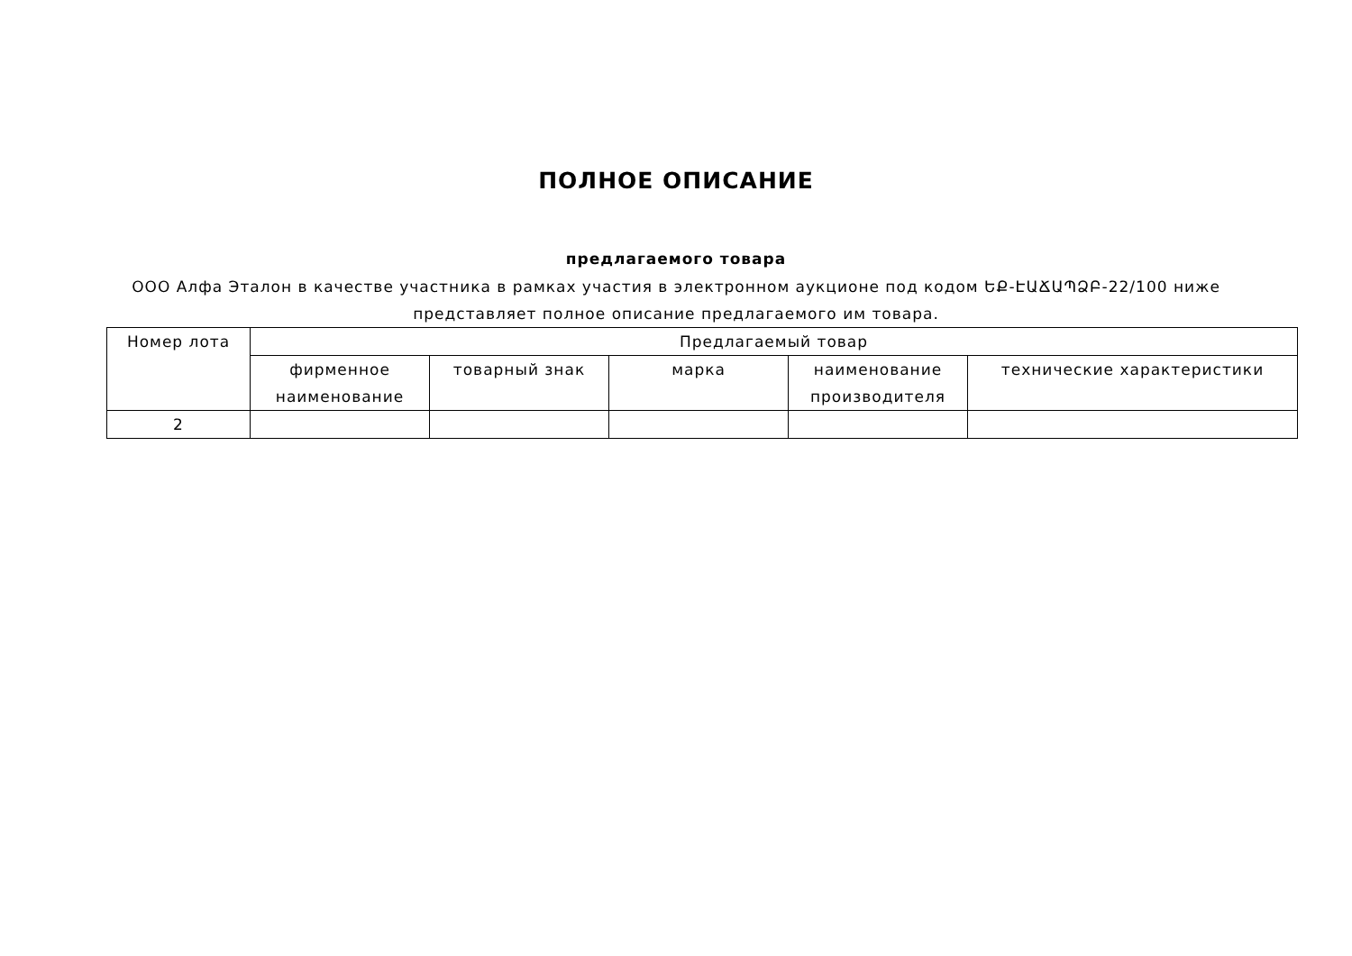ПОЛНОЕ ОПИСАНИЕ
предлагаемого товара
ООО Алфа Эталон в качестве участника в рамках участия в электронном аукционе под кодом ԵՔ-ԷԱՃԱՊՁԲ-22/100 ниже
представляет полное описание предлагаемого им товара.
| Номер лота | Предлагаемый товар | | | | |
| --- | --- | --- | --- | --- | --- |
| | фирменное наименование | товарный знак | марка | наименование производителя | технические характеристики |
| 2 | | | | | |